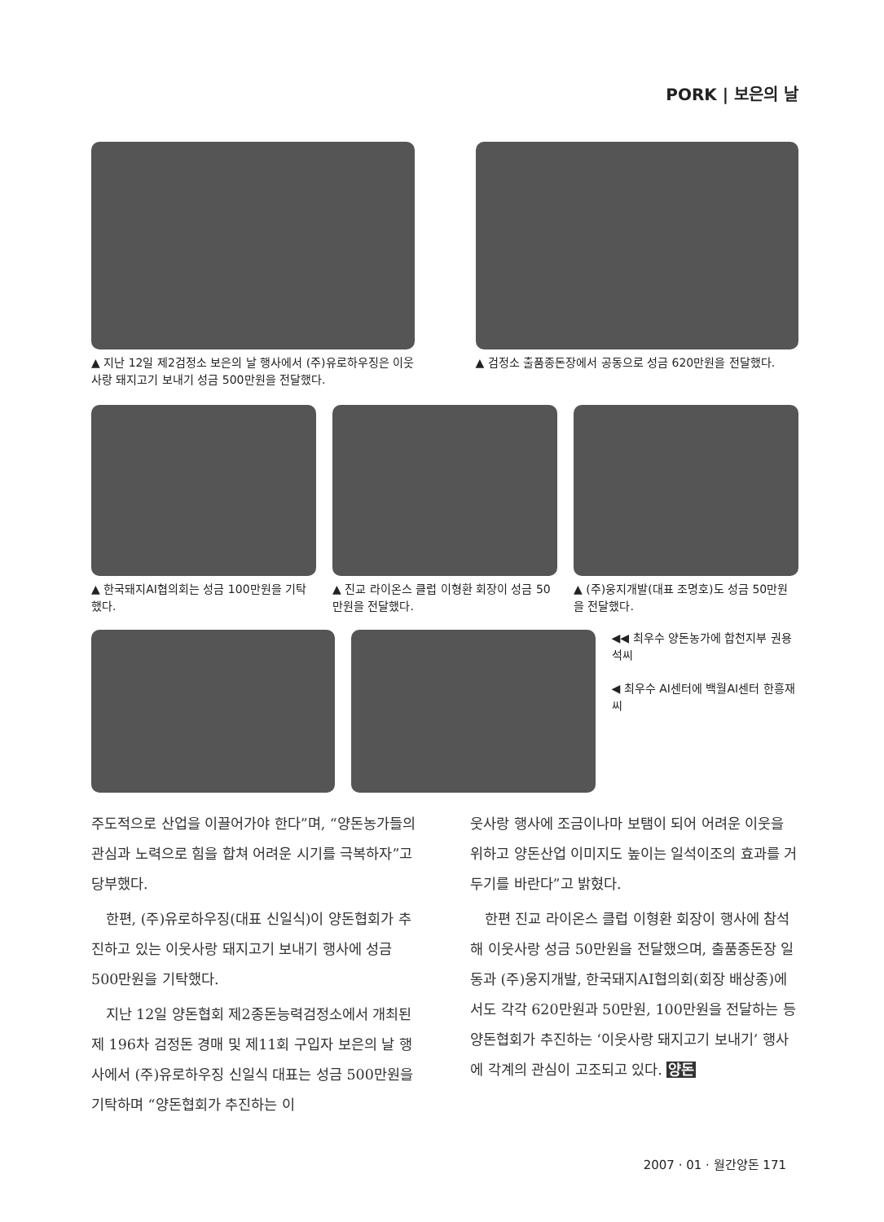PORK | 보은의 날
▲ 지난 12일 제2검정소 보은의 날 행사에서 (주)유로하우징은 이웃사랑 돼지고기 보내기 성금 500만원을 전달했다.
▲ 검정소 출품종돈장에서 공동으로 성금 620만원을 전달했다.
▲ 한국돼지AI협의회는 성금 100만원을 기탁했다.
▲ 진교 라이온스 클럽 이형환 회장이 성금 50만원을 전달했다.
▲ (주)웅지개발(대표 조명호)도 성금 50만원을 전달했다.
◀◀ 최우수 양돈농가에 합천지부 권용석씨
◀ 최우수 AI센터에 백월AI센터 한흥재씨
주도적으로 산업을 이끌어가야 한다”며, “양돈농가들의 관심과 노력으로 힘을 합쳐 어려운 시기를 극복하자”고 당부했다.
한편, (주)유로하우징(대표 신일식)이 양돈협회가 추진하고 있는 이웃사랑 돼지고기 보내기 행사에 성금 500만원을 기탁했다.
지난 12일 양돈협회 제2종돈능력검정소에서 개최된 제 196차 검정돈 경매 및 제11회 구입자 보은의 날 행사에서 (주)유로하우징 신일식 대표는 성금 500만원을 기탁하며 “양돈협회가 추진하는 이
웃사랑 행사에 조금이나마 보탬이 되어 어려운 이웃을 위하고 양돈산업 이미지도 높이는 일석이조의 효과를 거두기를 바란다”고 밝혔다.
한편 진교 라이온스 클럽 이형환 회장이 행사에 참석해 이웃사랑 성금 50만원을 전달했으며, 출품종돈장 일동과 (주)웅지개발, 한국돼지AI협의회(회장 배상종)에서도 각각 620만원과 50만원, 100만원을 전달하는 등 양돈협회가 추진하는 ‘이웃사랑 돼지고기 보내기’ 행사에 각계의 관심이 고조되고 있다. 양돈
2007 · 01 · 월간양돈 171